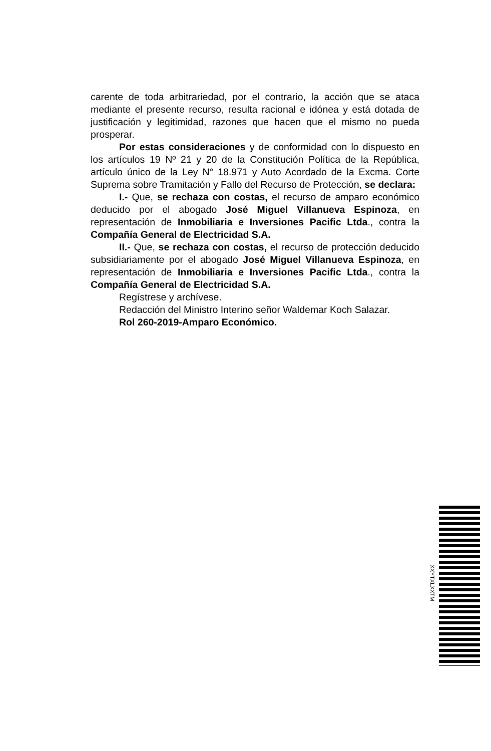carente de toda arbitrariedad, por el contrario, la acción que se ataca mediante el presente recurso, resulta racional e idónea y está dotada de justificación y legitimidad, razones que hacen que el mismo no pueda prosperar.
Por estas consideraciones y de conformidad con lo dispuesto en los artículos 19 Nº 21 y 20 de la Constitución Política de la República, artículo único de la Ley N° 18.971 y Auto Acordado de la Excma. Corte Suprema sobre Tramitación y Fallo del Recurso de Protección, se declara:
I.- Que, se rechaza con costas, el recurso de amparo económico deducido por el abogado José Miguel Villanueva Espinoza, en representación de Inmobiliaria e Inversiones Pacific Ltda., contra la Compañía General de Electricidad S.A.
II.- Que, se rechaza con costas, el recurso de protección deducido subsidiariamente por el abogado José Miguel Villanueva Espinoza, en representación de Inmobiliaria e Inversiones Pacific Ltda., contra la Compañía General de Electricidad S.A.
Regístrese y archívese.
Redacción del Ministro Interino señor Waldemar Koch Salazar.
Rol 260-2019-Amparo Económico.
XXYTXLXXTM